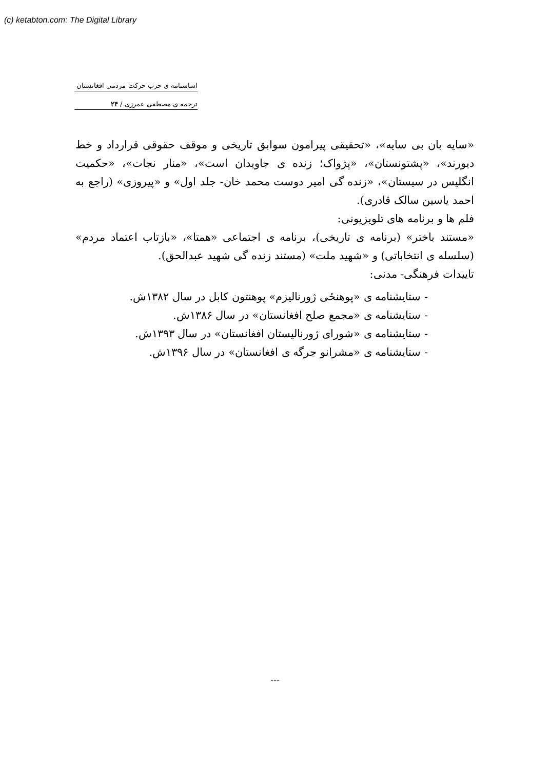(c) ketabton.com: The Digital Library
اساسنامه ی حزب حرکت مردمی افغانستان
ترجمه ی مصطفی عمرزی / ۲۴
«سایه بان بی سایه»، «تحقیقی پیرامون سوابق تاریخی و موقف حقوقی قرارداد و خط دیورند»، «پشتونستان»، «پژواک؛ زنده ی جاویدان است»، «منار نجات»، «حکمیت انگلیس در سیستان»، «زنده گی امیر دوست محمد خان- جلد اول» و «پیروزی» (راجع به احمد یاسین سالک قادری).
فلم ها و برنامه های تلویزیونی:
«مستند باختر» (برنامه ی تاریخی)، برنامه ی اجتماعی «همتا»، «بازتاب اعتماد مردم» (سلسله ی انتخاباتی) و «شهید ملت» (مستند زنده گی شهید عبدالحق).
تاییدات فرهنگی- مدنی:
- ستایشنامه ی «پوهنځی ژورنالیزم» پوهنتون کابل در سال ۱۳۸۲ش.
- ستایشنامه ی «مجمع صلح افغانستان» در سال ۱۳۸۶ش.
- ستایشنامه ی «شورای ژورنالیستان افغانستان» در سال ۱۳۹۳ش.
- ستایشنامه ی «مشرانو جرگه ی افغانستان» در سال ۱۳۹۶ش.
---